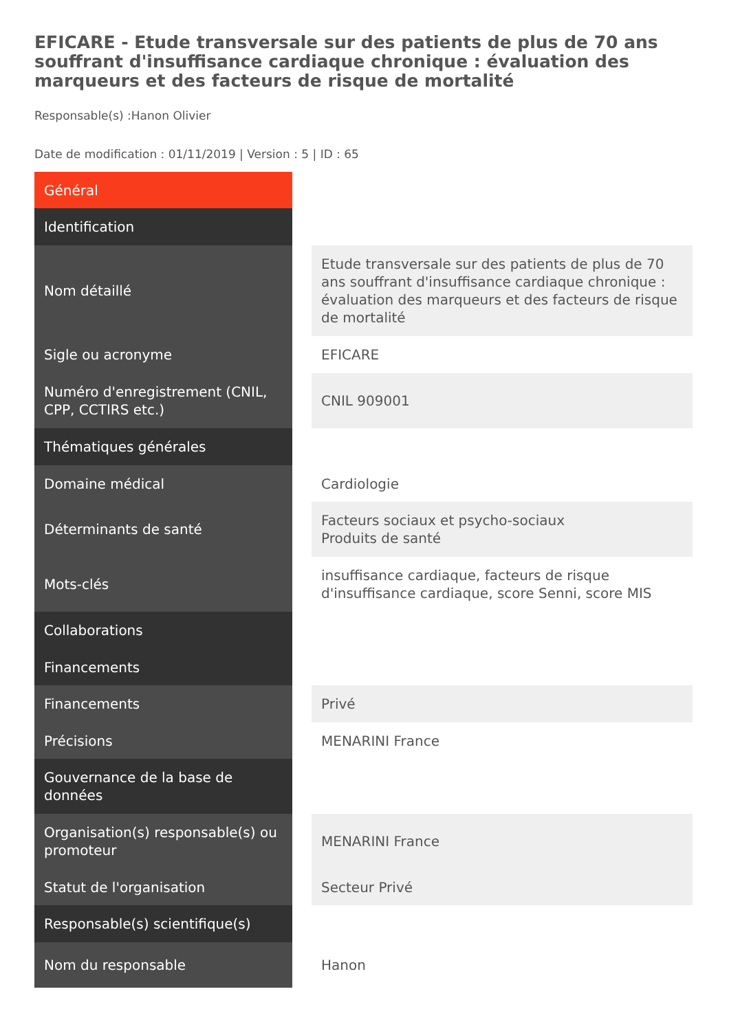EFICARE - Etude transversale sur des patients de plus de 70 ans souffrant d'insuffisance cardiaque chronique : évaluation des marqueurs et des facteurs de risque de mortalité
Responsable(s) :Hanon Olivier
Date de modification : 01/11/2019 | Version : 5 | ID : 65
| Général | | |
| Identification | | |
| Nom détaillé | | Etude transversale sur des patients de plus de 70 ans souffrant d'insuffisance cardiaque chronique : évaluation des marqueurs et des facteurs de risque de mortalité |
| Sigle ou acronyme | | EFICARE |
| Numéro d'enregistrement (CNIL, CPP, CCTIRS etc.) | | CNIL 909001 |
| Thématiques générales | | |
| Domaine médical | | Cardiologie |
| Déterminants de santé | | Facteurs sociaux et psycho-sociaux Produits de santé |
| Mots-clés | | insuffisance cardiaque, facteurs de risque d'insuffisance cardiaque, score Senni, score MIS |
| Collaborations | | |
| Financements | | |
| Financements | | Privé |
| Précisions | | MENARINI France |
| Gouvernance de la base de données | | |
| Organisation(s) responsable(s) ou promoteur | | MENARINI France |
| Statut de l'organisation | | Secteur Privé |
| Responsable(s) scientifique(s) | | |
| Nom du responsable | | Hanon |